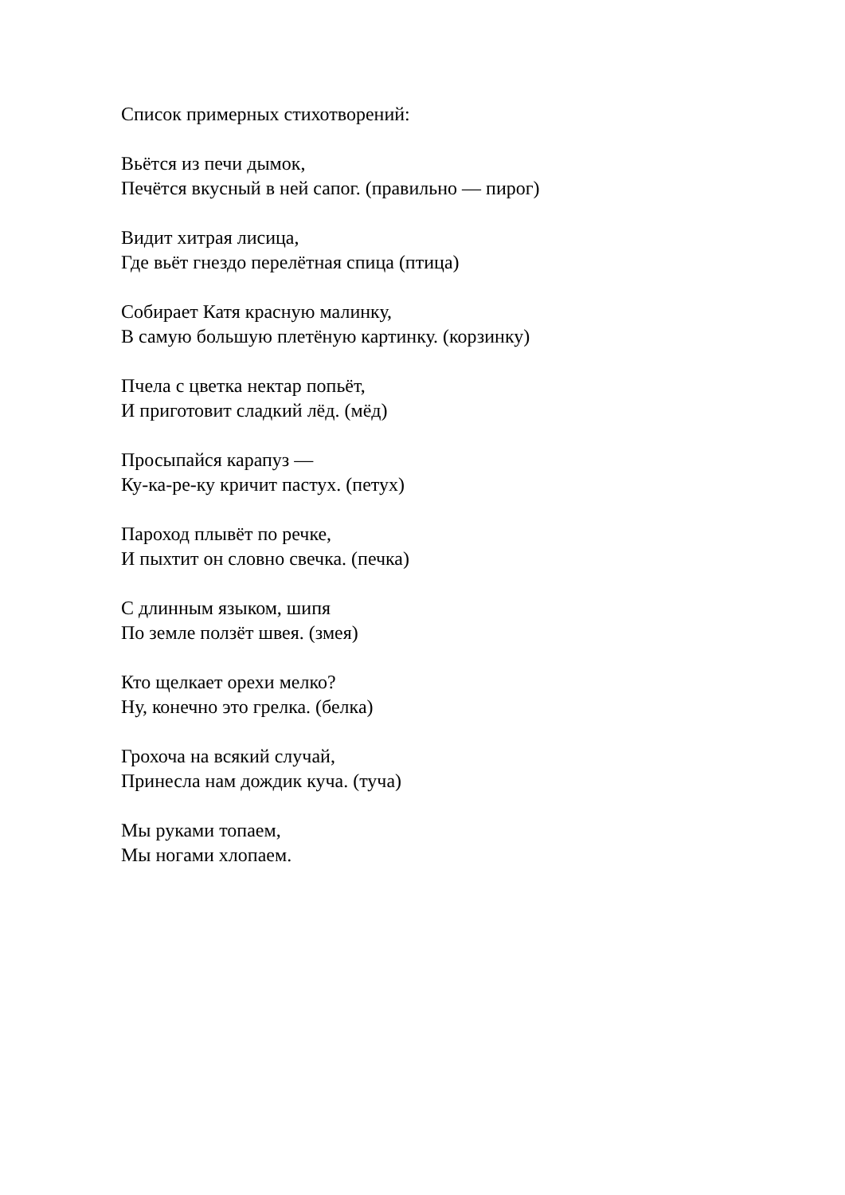Список примерных стихотворений:
Вьётся из печи дымок,
Печётся вкусный в ней сапог. (правильно — пирог)
Видит хитрая лисица,
Где вьёт гнездо перелётная спица (птица)
Собирает Катя красную малинку,
В самую большую плетёную картинку. (корзинку)
Пчела с цветка нектар попьёт,
И приготовит сладкий лёд. (мёд)
Просыпайся карапуз —
Ку-ка-ре-ку кричит пастух. (петух)
Пароход плывёт по речке,
И пыхтит он словно свечка. (печка)
С длинным языком, шипя
По земле ползёт швея. (змея)
Кто щелкает орехи мелко?
Ну, конечно это грелка. (белка)
Грохоча на всякий случай,
Принесла нам дождик куча. (туча)
Мы руками топаем,
Мы ногами хлопаем.